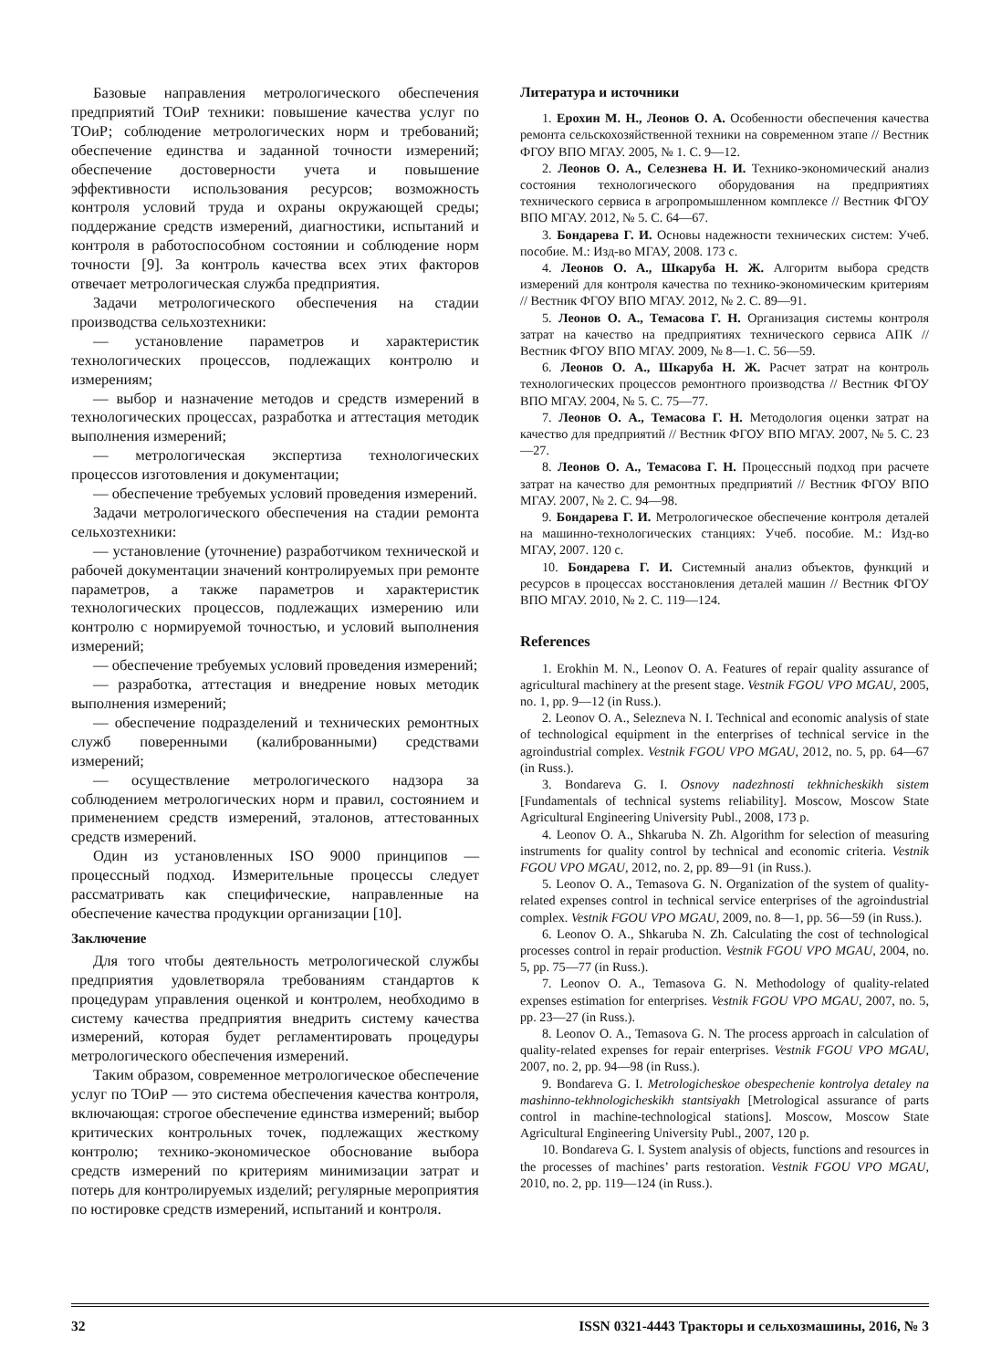Базовые направления метрологического обеспечения предприятий ТОиР техники: повышение качества услуг по ТОиР; соблюдение метрологических норм и требований; обеспечение единства и заданной точности измерений; обеспечение достоверности учета и повышение эффективности использования ресурсов; возможность контроля условий труда и охраны окружающей среды; поддержание средств измерений, диагностики, испытаний и контроля в работоспособном состоянии и соблюдение норм точности [9]. За контроль качества всех этих факторов отвечает метрологическая служба предприятия.
Задачи метрологического обеспечения на стадии производства сельхозтехники:
— установление параметров и характеристик технологических процессов, подлежащих контролю и измерениям;
— выбор и назначение методов и средств измерений в технологических процессах, разработка и аттестация методик выполнения измерений;
— метрологическая экспертиза технологических процессов изготовления и документации;
— обеспечение требуемых условий проведения измерений.
Задачи метрологического обеспечения на стадии ремонта сельхозтехники:
— установление (уточнение) разработчиком технической и рабочей документации значений контролируемых при ремонте параметров, а также параметров и характеристик технологических процессов, подлежащих измерению или контролю с нормируемой точностью, и условий выполнения измерений;
— обеспечение требуемых условий проведения измерений;
— разработка, аттестация и внедрение новых методик выполнения измерений;
— обеспечение подразделений и технических ремонтных служб поверенными (калиброванными) средствами измерений;
— осуществление метрологического надзора за соблюдением метрологических норм и правил, состоянием и применением средств измерений, эталонов, аттестованных средств измерений.
Один из установленных ISO 9000 принципов — процессный подход. Измерительные процессы следует рассматривать как специфические, направленные на обеспечение качества продукции организации [10].
Заключение
Для того чтобы деятельность метрологической службы предприятия удовлетворяла требованиям стандартов к процедурам управления оценкой и контролем, необходимо в систему качества предприятия внедрить систему качества измерений, которая будет регламентировать процедуры метрологического обеспечения измерений.
Таким образом, современное метрологическое обеспечение услуг по ТОиР — это система обеспечения качества контроля, включающая: строгое обеспечение единства измерений; выбор критических контрольных точек, подлежащих жесткому контролю; технико-экономическое обоснование выбора средств измерений по критериям минимизации затрат и потерь для контролируемых изделий; регулярные мероприятия по юстировке средств измерений, испытаний и контроля.
Литература и источники
1. Ерохин М. Н., Леонов О. А. Особенности обеспечения качества ремонта сельскохозяйственной техники на современном этапе // Вестник ФГОУ ВПО МГАУ. 2005, № 1. С. 9—12.
2. Леонов О. А., Селезнева Н. И. Технико-экономический анализ состояния технологического оборудования на предприятиях технического сервиса в агропромышленном комплексе // Вестник ФГОУ ВПО МГАУ. 2012, № 5. С. 64—67.
3. Бондарева Г. И. Основы надежности технических систем: Учеб. пособие. М.: Изд-во МГАУ, 2008. 173 с.
4. Леонов О. А., Шкаруба Н. Ж. Алгоритм выбора средств измерений для контроля качества по технико-экономическим критериям // Вестник ФГОУ ВПО МГАУ. 2012, № 2. С. 89—91.
5. Леонов О. А., Темасова Г. Н. Организация системы контроля затрат на качество на предприятиях технического сервиса АПК // Вестник ФГОУ ВПО МГАУ. 2009, № 8—1. С. 56—59.
6. Леонов О. А., Шкаруба Н. Ж. Расчет затрат на контроль технологических процессов ремонтного производства // Вестник ФГОУ ВПО МГАУ. 2004, № 5. С. 75—77.
7. Леонов О. А., Темасова Г. Н. Методология оценки затрат на качество для предприятий // Вестник ФГОУ ВПО МГАУ. 2007, № 5. С. 23—27.
8. Леонов О. А., Темасова Г. Н. Процессный подход при расчете затрат на качество для ремонтных предприятий // Вестник ФГОУ ВПО МГАУ. 2007, № 2. С. 94—98.
9. Бондарева Г. И. Метрологическое обеспечение контроля деталей на машинно-технологических станциях: Учеб. пособие. М.: Изд-во МГАУ, 2007. 120 с.
10. Бондарева Г. И. Системный анализ объектов, функций и ресурсов в процессах восстановления деталей машин // Вестник ФГОУ ВПО МГАУ. 2010, № 2. С. 119—124.
References
1. Erokhin M. N., Leonov O. A. Features of repair quality assurance of agricultural machinery at the present stage. Vestnik FGOU VPO MGAU, 2005, no. 1, pp. 9—12 (in Russ.).
2. Leonov O. A., Selezneva N. I. Technical and economic analysis of state of technological equipment in the enterprises of technical service in the agroindustrial complex. Vestnik FGOU VPO MGAU, 2012, no. 5, pp. 64—67 (in Russ.).
3. Bondareva G. I. Osnovy nadezhnosti tekhnicheskikh sistem [Fundamentals of technical systems reliability]. Moscow, Moscow State Agricultural Engineering University Publ., 2008, 173 p.
4. Leonov O. A., Shkaruba N. Zh. Algorithm for selection of measuring instruments for quality control by technical and economic criteria. Vestnik FGOU VPO MGAU, 2012, no. 2, pp. 89—91 (in Russ.).
5. Leonov O. A., Temasova G. N. Organization of the system of quality-related expenses control in technical service enterprises of the agroindustrial complex. Vestnik FGOU VPO MGAU, 2009, no. 8—1, pp. 56—59 (in Russ.).
6. Leonov O. A., Shkaruba N. Zh. Calculating the cost of technological processes control in repair production. Vestnik FGOU VPO MGAU, 2004, no. 5, pp. 75—77 (in Russ.).
7. Leonov O. A., Temasova G. N. Methodology of quality-related expenses estimation for enterprises. Vestnik FGOU VPO MGAU, 2007, no. 5, pp. 23—27 (in Russ.).
8. Leonov O. A., Temasova G. N. The process approach in calculation of quality-related expenses for repair enterprises. Vestnik FGOU VPO MGAU, 2007, no. 2, pp. 94—98 (in Russ.).
9. Bondareva G. I. Metrologicheskoe obespechenie kontrolya detaley na mashinno-tekhnologicheskikh stantsiyakh [Metrological assurance of parts control in machine-technological stations]. Moscow, Moscow State Agricultural Engineering University Publ., 2007, 120 p.
10. Bondareva G. I. System analysis of objects, functions and resources in the processes of machines’ parts restoration. Vestnik FGOU VPO MGAU, 2010, no. 2, pp. 119—124 (in Russ.).
32 ISSN 0321-4443 Тракторы и сельхозмашины, 2016, № 3